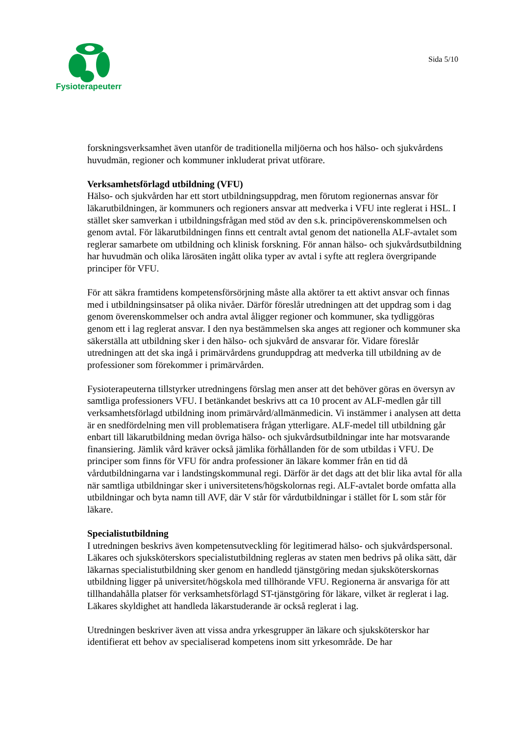Fysioterapeuterna
Sida 5/10
forskningsverksamhet även utanför de traditionella miljöerna och hos hälso- och sjukvårdens huvudmän, regioner och kommuner inkluderat privat utförare.
Verksamhetsförlagd utbildning (VFU)
Hälso- och sjukvården har ett stort utbildningsuppdrag, men förutom regionernas ansvar för läkarutbildningen, är kommuners och regioners ansvar att medverka i VFU inte reglerat i HSL. I stället sker samverkan i utbildningsfrågan med stöd av den s.k. principöverenskommelsen och genom avtal. För läkarutbildningen finns ett centralt avtal genom det nationella ALF-avtalet som reglerar samarbete om utbildning och klinisk forskning. För annan hälso- och sjukvårdsutbildning har huvudmän och olika lärosäten ingått olika typer av avtal i syfte att reglera övergripande principer för VFU.
För att säkra framtidens kompetensförsörjning måste alla aktörer ta ett aktivt ansvar och finnas med i utbildningsinsatser på olika nivåer. Därför föreslår utredningen att det uppdrag som i dag genom överenskommelser och andra avtal åligger regioner och kommuner, ska tydliggöras genom ett i lag reglerat ansvar. I den nya bestämmelsen ska anges att regioner och kommuner ska säkerställa att utbildning sker i den hälso- och sjukvård de ansvarar för. Vidare föreslår utredningen att det ska ingå i primärvårdens grunduppdrag att medverka till utbildning av de professioner som förekommer i primärvården.
Fysioterapeuterna tillstyrker utredningens förslag men anser att det behöver göras en översyn av samtliga professioners VFU. I betänkandet beskrivs att ca 10 procent av ALF-medlen går till verksamhetsförlagd utbildning inom primärvård/allmänmedicin. Vi instämmer i analysen att detta är en snedfördelning men vill problematisera frågan ytterligare. ALF-medel till utbildning går enbart till läkarutbildning medan övriga hälso- och sjukvårdsutbildningar inte har motsvarande finansiering. Jämlik vård kräver också jämlika förhållanden för de som utbildas i VFU. De principer som finns för VFU för andra professioner än läkare kommer från en tid då vårdutbildningarna var i landstingskommunal regi. Därför är det dags att det blir lika avtal för alla när samtliga utbildningar sker i universitetens/högskolornas regi. ALF-avtalet borde omfatta alla utbildningar och byta namn till AVF, där V står för vårdutbildningar i stället för L som står för läkare.
Specialistutbildning
I utredningen beskrivs även kompetensutveckling för legitimerad hälso- och sjukvårdspersonal. Läkares och sjuksköterskors specialistutbildning regleras av staten men bedrivs på olika sätt, där läkarnas specialistutbildning sker genom en handledd tjänstgöring medan sjuksköterskornas utbildning ligger på universitet/högskola med tillhörande VFU. Regionerna är ansvariga för att tillhandahålla platser för verksamhetsförlagd ST-tjänstgöring för läkare, vilket är reglerat i lag. Läkares skyldighet att handleda läkarstuderande är också reglerat i lag.
Utredningen beskriver även att vissa andra yrkesgrupper än läkare och sjuksköterskor har identifierat ett behov av specialiserad kompetens inom sitt yrkesområde. De har